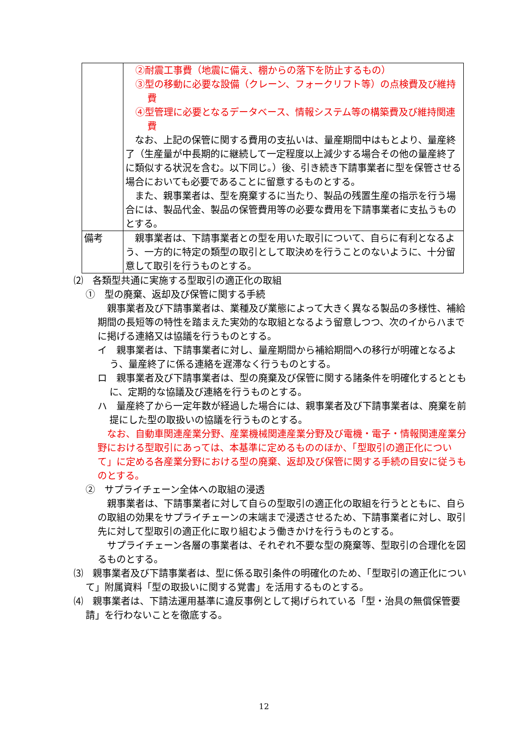| | ②耐震工事費（地震に備え、棚からの落下を防止するもの） ③型の移動に必要な設備（クレーン、フォークリフト等）の点検費及び維持費 ④型管理に必要となるデータベース、情報システム等の構築費及び維持関連費 なお、上記の保管に関する費用の支払いは、量産期間中はもとより、量産終了（生産量が中長期的に継続して一定程度以上減少する場合その他の量産終了に類似する状況を含む。以下同じ。）後、引き続き下請事業者に型を保管させる場合においても必要であることに留意するものとする。 また、親事業者は、型を廃棄するに当たり、製品の残置生産の指示を行う場合には、製品代金、製品の保管費用等の必要な費用を下請事業者に支払うものとする。 |
| 備考 | 親事業者は、下請事業者との型を用いた取引について、自らに有利となるよう、一方的に特定の類型の取引として取決めを行うことのないように、十分留意して取引を行うものとする。 |
⑵　各類型共通に実施する型取引の適正化の取組
①　型の廃棄、返却及び保管に関する手続
　親事業者及び下請事業者は、業種及び業態によって大きく異なる製品の多様性、補給期間の長短等の特性を踏まえた実効的な取組となるよう留意しつつ、次のイからハまでに掲げる連絡又は協議を行うものとする。
イ　親事業者は、下請事業者に対し、量産期間から補給期間への移行が明確となるよう、量産終了に係る連絡を遅滞なく行うものとする。
ロ　親事業者及び下請事業者は、型の廃棄及び保管に関する諸条件を明確化するとともに、定期的な協議及び連絡を行うものとする。
ハ　量産終了から一定年数が経過した場合には、親事業者及び下請事業者は、廃棄を前提にした型の取扱いの協議を行うものとする。
　なお、自動車関連産業分野、産業機械関連産業分野及び電機・電子・情報関連産業分野における型取引にあっては、本基準に定めるもののほか、「型取引の適正化について」に定める各産業分野における型の廃棄、返却及び保管に関する手続の目安に従うものとする。
②　サプライチェーン全体への取組の浸透
　親事業者は、下請事業者に対して自らの型取引の適正化の取組を行うとともに、自らの取組の効果をサプライチェーンの末端まで浸透させるため、下請事業者に対し、取引先に対して型取引の適正化に取り組むよう働きかけを行うものとする。
　サプライチェーン各層の事業者は、それぞれ不要な型の廃棄等、型取引の合理化を図るものとする。
⑶　親事業者及び下請事業者は、型に係る取引条件の明確化のため、「型取引の適正化について」附属資料「型の取扱いに関する覚書」を活用するものとする。
⑷　親事業者は、下請法運用基準に違反事例として掲げられている「型・治具の無償保管要請」を行わないことを徹底する。
12